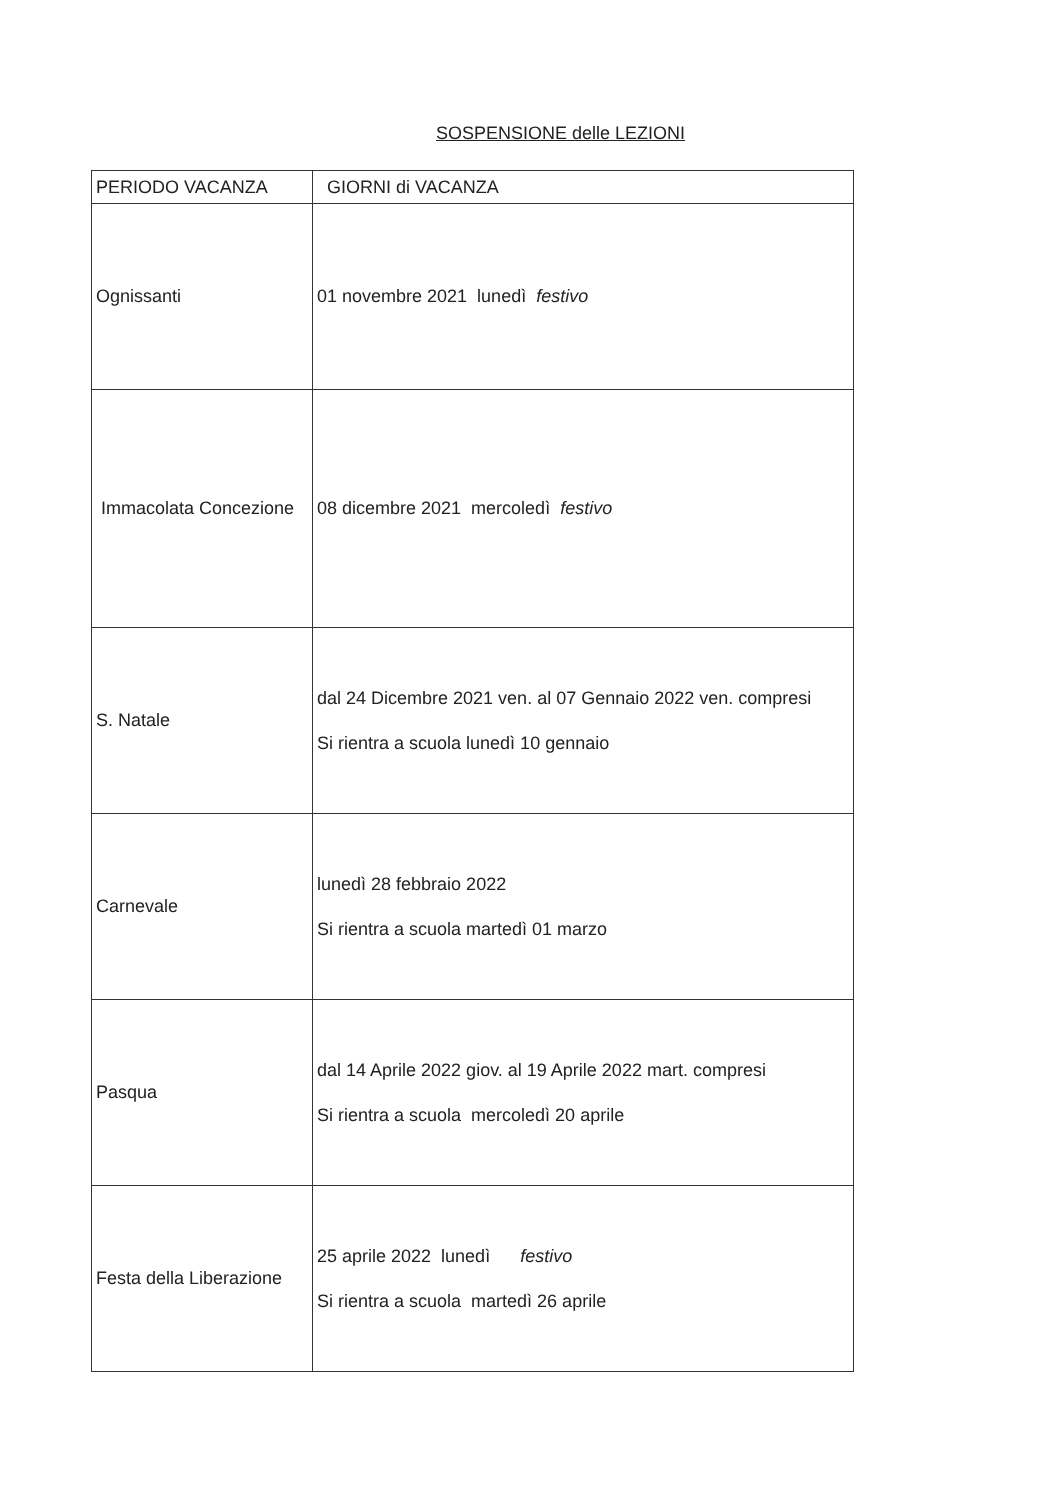SOSPENSIONE delle LEZIONI
| PERIODO VACANZA | GIORNI di VACANZA |
| --- | --- |
| Ognissanti | 01 novembre 2021 lunedì festivo |
| Immacolata Concezione | 08 dicembre 2021 mercoledì festivo |
| S. Natale | dal 24 Dicembre 2021 ven. al 07 Gennaio 2022 ven. compresi Si rientra a scuola lunedì 10 gennaio |
| Carnevale | lunedì 28 febbraio 2022 Si rientra a scuola martedì 01 marzo |
| Pasqua | dal 14 Aprile 2022 giov. al 19 Aprile 2022 mart. compresi Si rientra a scuola mercoledì 20 aprile |
| Festa della Liberazione | 25 aprile 2022 lunedì festivo Si rientra a scuola martedì 26 aprile |